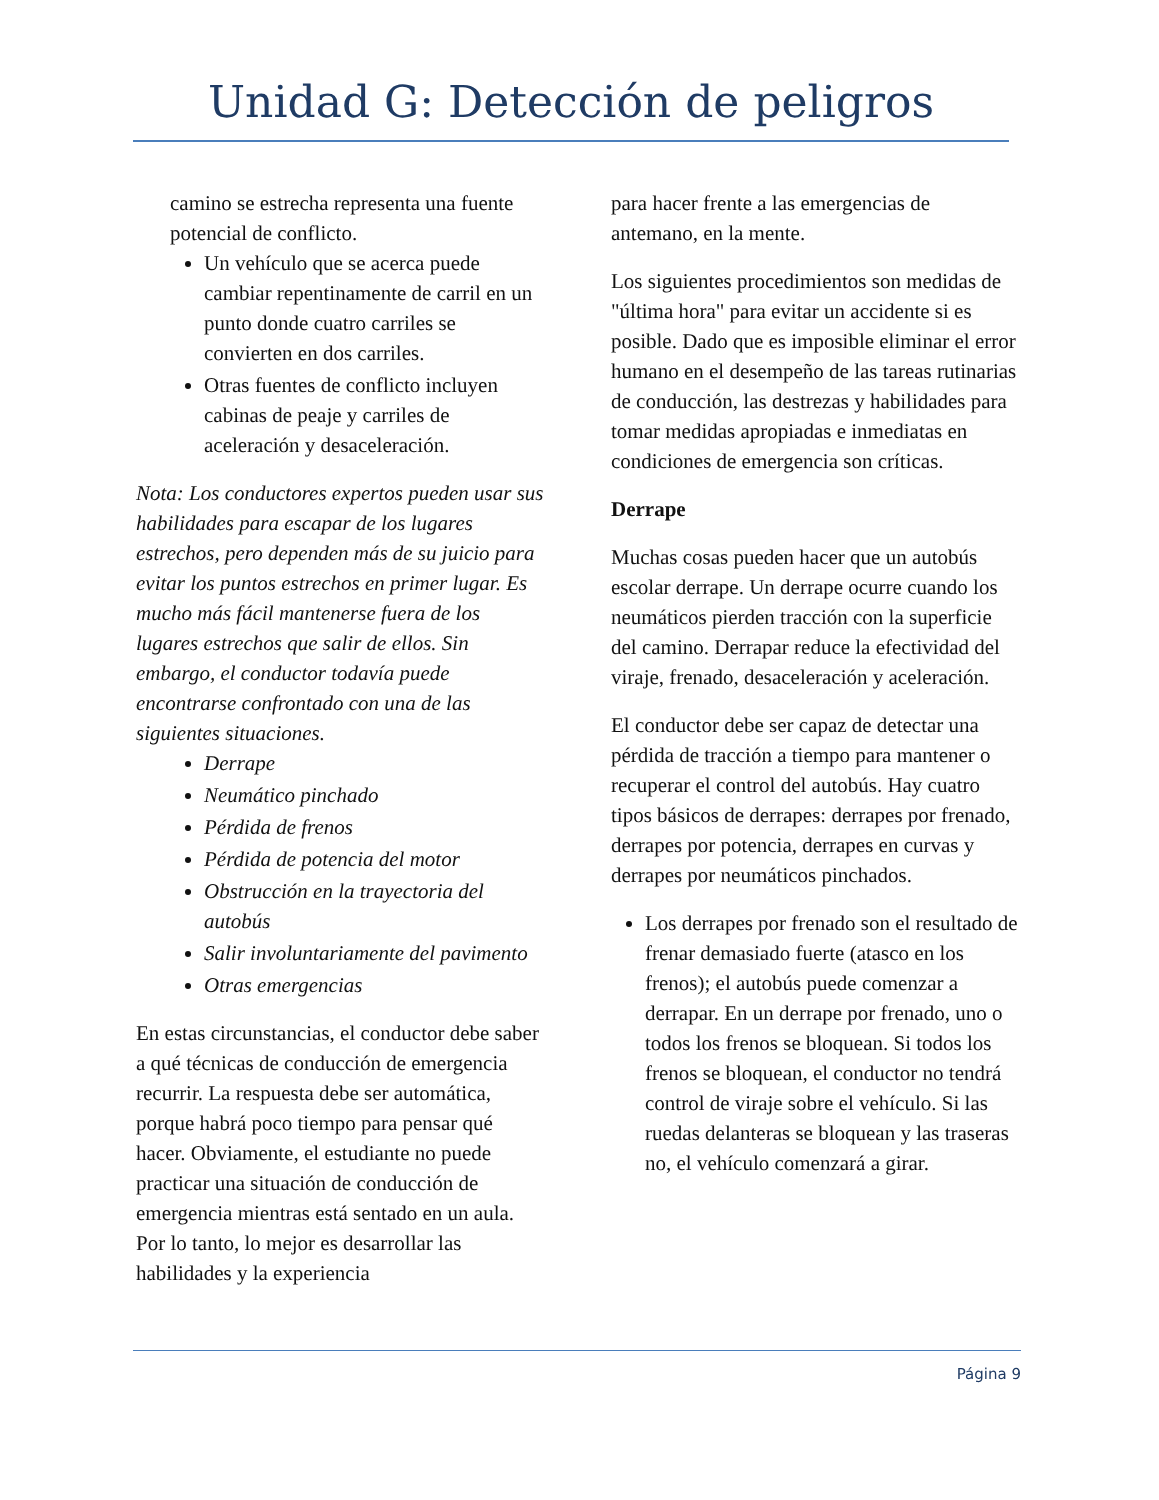Unidad G: Detección de peligros
camino se estrecha representa una fuente potencial de conflicto.
Un vehículo que se acerca puede cambiar repentinamente de carril en un punto donde cuatro carriles se convierten en dos carriles.
Otras fuentes de conflicto incluyen cabinas de peaje y carriles de aceleración y desaceleración.
Nota: Los conductores expertos pueden usar sus habilidades para escapar de los lugares estrechos, pero dependen más de su juicio para evitar los puntos estrechos en primer lugar. Es mucho más fácil mantenerse fuera de los lugares estrechos que salir de ellos. Sin embargo, el conductor todavía puede encontrarse confrontado con una de las siguientes situaciones.
Derrape
Neumático pinchado
Pérdida de frenos
Pérdida de potencia del motor
Obstrucción en la trayectoria del autobús
Salir involuntariamente del pavimento
Otras emergencias
En estas circunstancias, el conductor debe saber a qué técnicas de conducción de emergencia recurrir. La respuesta debe ser automática, porque habrá poco tiempo para pensar qué hacer. Obviamente, el estudiante no puede practicar una situación de conducción de emergencia mientras está sentado en un aula. Por lo tanto, lo mejor es desarrollar las habilidades y la experiencia
para hacer frente a las emergencias de antemano, en la mente.
Los siguientes procedimientos son medidas de "última hora" para evitar un accidente si es posible. Dado que es imposible eliminar el error humano en el desempeño de las tareas rutinarias de conducción, las destrezas y habilidades para tomar medidas apropiadas e inmediatas en condiciones de emergencia son críticas.
Derrape
Muchas cosas pueden hacer que un autobús escolar derrape. Un derrape ocurre cuando los neumáticos pierden tracción con la superficie del camino. Derrapar reduce la efectividad del viraje, frenado, desaceleración y aceleración.
El conductor debe ser capaz de detectar una pérdida de tracción a tiempo para mantener o recuperar el control del autobús. Hay cuatro tipos básicos de derrapes: derrapes por frenado, derrapes por potencia, derrapes en curvas y derrapes por neumáticos pinchados.
Los derrapes por frenado son el resultado de frenar demasiado fuerte (atasco en los frenos); el autobús puede comenzar a derrapar. En un derrape por frenado, uno o todos los frenos se bloquean. Si todos los frenos se bloquean, el conductor no tendrá control de viraje sobre el vehículo. Si las ruedas delanteras se bloquean y las traseras no, el vehículo comenzará a girar.
Página 9